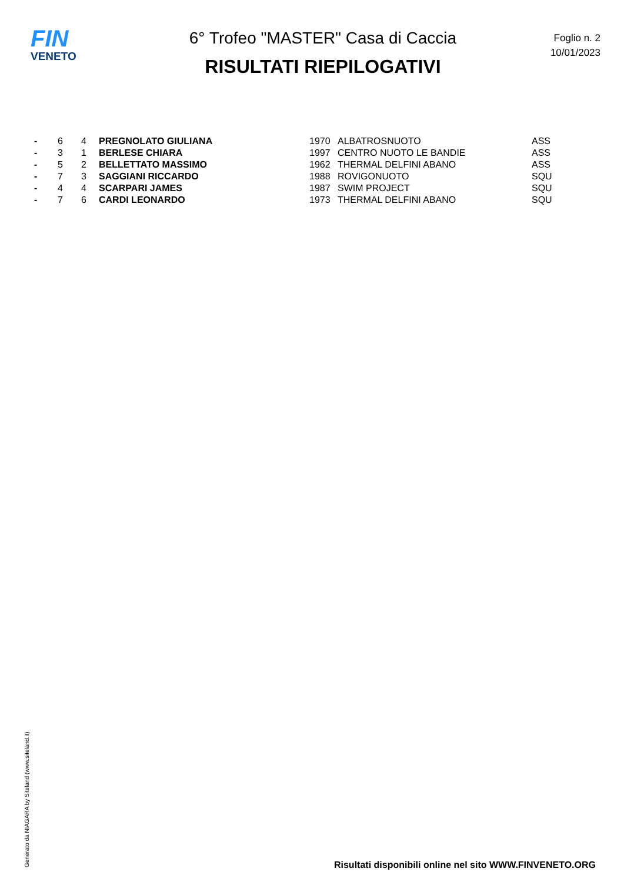FIN
VENETO
6° Trofeo "MASTER" Casa di Caccia
RISULTATI RIEPILOGATIVI
Foglio n. 2
10/01/2023
| - | 6 | 4 | PREGNOLATO GIULIANA | 1970 | ALBATROSNUOTO | ASS |
| - | 3 | 1 | BERLESE CHIARA | 1997 | CENTRO NUOTO LE BANDIE | ASS |
| - | 5 | 2 | BELLETTATO MASSIMO | 1962 | THERMAL DELFINI ABANO | ASS |
| - | 7 | 3 | SAGGIANI RICCARDO | 1988 | ROVIGONUOTO | SQU |
| - | 4 | 4 | SCARPARI JAMES | 1987 | SWIM PROJECT | SQU |
| - | 7 | 6 | CARDI LEONARDO | 1973 | THERMAL DELFINI ABANO | SQU |
Generato da NIAGARA by Siteland (www.siteland.it)
Risultati disponibili online nel sito WWW.FINVENETO.ORG